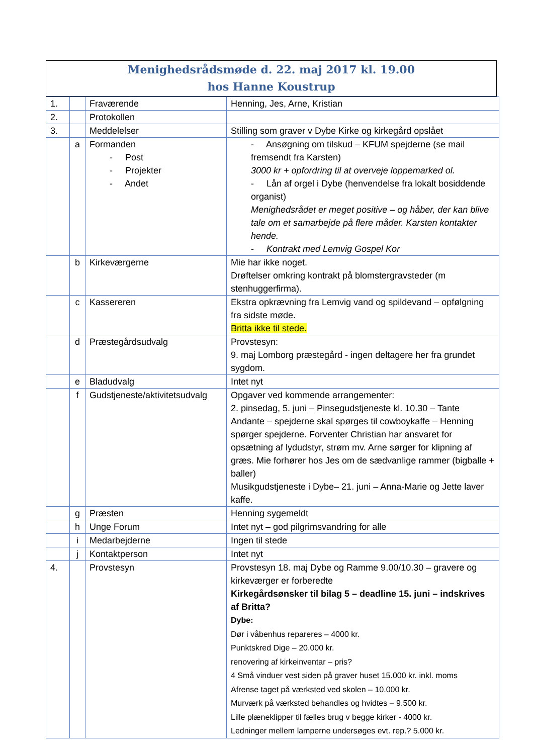Menighedsrådsmøde d. 22. maj 2017 kl. 19.00
hos Hanne Koustrup
| 1. | | Fraværende | Henning, Jes, Arne, Kristian |
| 2. | | Protokollen | |
| 3. | | Meddelelser | Stilling som graver v Dybe Kirke og kirkegård opslået |
| | a | Formanden - Post - Projekter - Andet | - Ansøgning om tilskud – KFUM spejderne (se mail fremsendt fra Karsten) 3000 kr + opfordring til at overveje loppemarked ol. - Lån af orgel i Dybe (henvendelse fra lokalt bosiddende organist) Menighedsrådet er meget positive – og håber, der kan blive tale om et samarbejde på flere måder. Karsten kontakter hende. - Kontrakt med Lemvig Gospel Kor |
| | b | Kirkeværgerne | Mie har ikke noget. Drøftelser omkring kontrakt på blomstergravsteder (m stenhuggerfirma). |
| | c | Kassereren | Ekstra opkrævning fra Lemvig vand og spildevand – opfølgning fra sidste møde. Britta ikke til stede. |
| | d | Præstegårdsudvalg | Provstesyn: 9. maj Lomborg præstegård - ingen deltagere her fra grundet sygdom. |
| | e | Bladudvalg | Intet nyt |
| | f | Gudstjeneste/aktivitetsudvalg | Opgaver ved kommende arrangementer: 2. pinsedag, 5. juni – Pinsegudstjeneste kl. 10.30 – Tante Andante – spejderne skal spørges til cowboykaffe – Henning spørger spejderne. Forventer Christian har ansvaret for opsætning af lydudstyr, strøm mv. Arne sørger for klipning af græs. Mie forhører hos Jes om de sædvanlige rammer (bigballe + baller) Musikgudstjeneste i Dybe– 21. juni – Anna-Marie og Jette laver kaffe. |
| | g | Præsten | Henning sygemeldt |
| | h | Unge Forum | Intet nyt – god pilgrimsvandring for alle |
| | i | Medarbejderne | Ingen til stede |
| | j | Kontaktperson | Intet nyt |
| 4. | | Provstesyn | Provstesyn 18. maj Dybe og Ramme 9.00/10.30 – gravere og kirkeværger er forberedte Kirkegårdsønsker til bilag 5 – deadline 15. juni – indskrives af Britta? Dybe: Dør i våbenhus repareres – 4000 kr. Punktskred Dige – 20.000 kr. renovering af kirkeinventar – pris? 4 Små vinduer vest siden på graver huset 15.000 kr. inkl. moms Afrense taget på værksted ved skolen – 10.000 kr. Murværk på værksted behandles og hvidtes – 9.500 kr. Lille plæneklipper til fælles brug v begge kirker - 4000 kr. Ledninger mellem lamperne undersøges evt. rep.? 5.000 kr. |